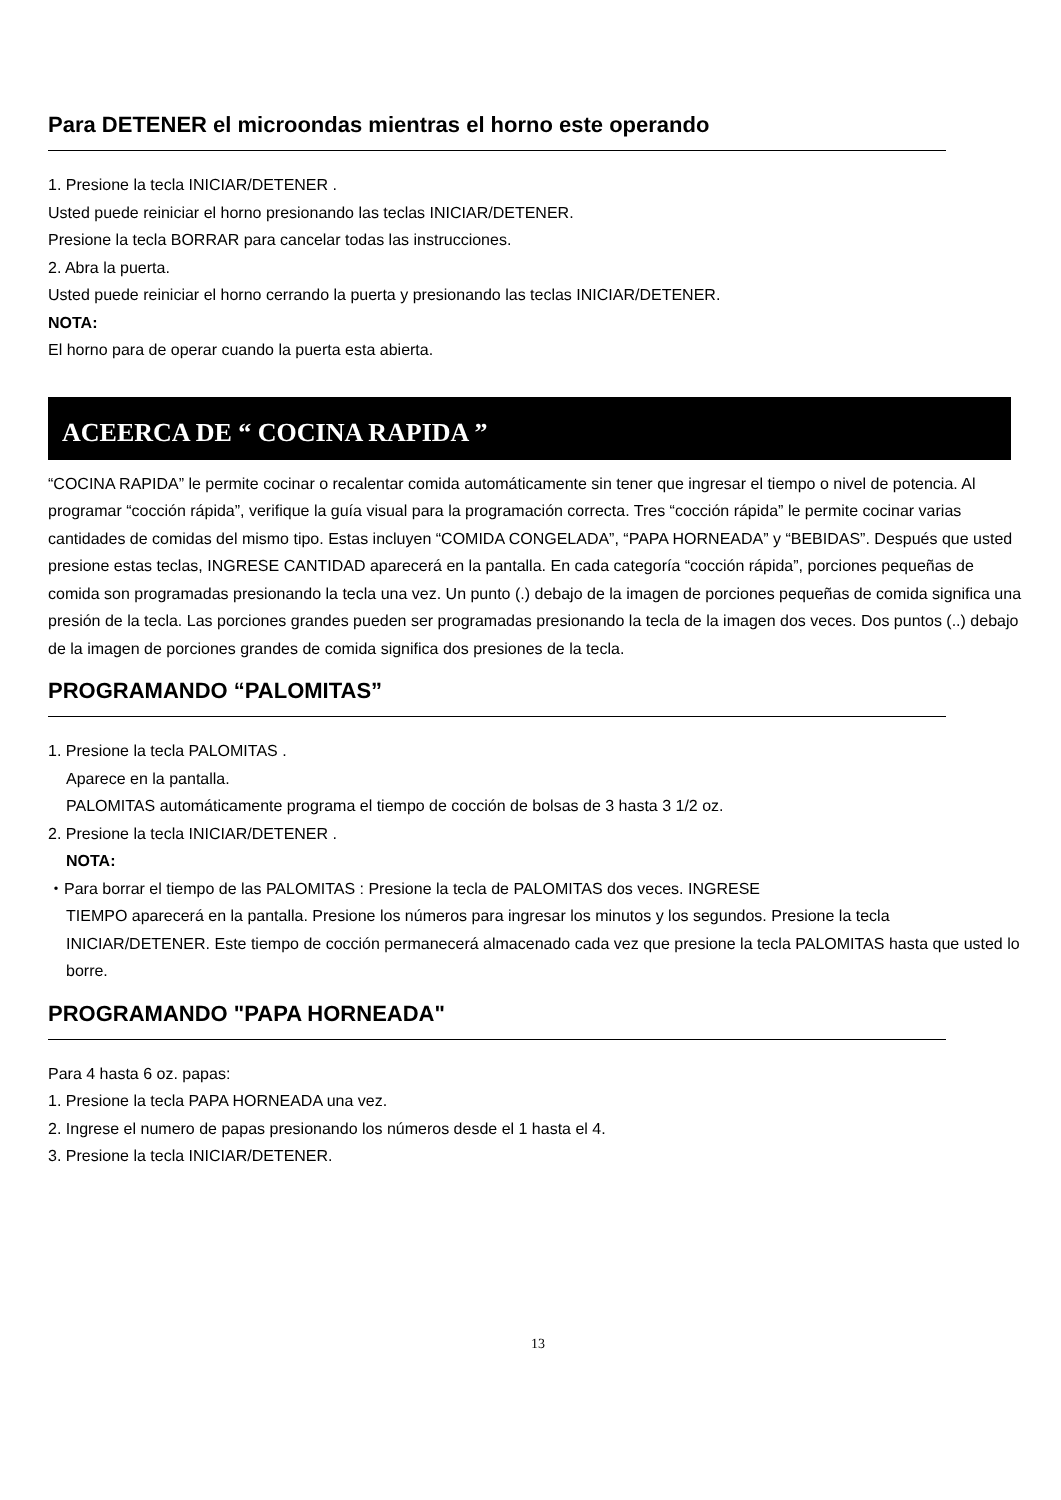Para DETENER el microondas mientras el horno este operando
1. Presione la tecla INICIAR/DETENER .
Usted puede reiniciar el horno presionando las teclas INICIAR/DETENER.
Presione la tecla BORRAR para cancelar todas las instrucciones.
2. Abra la puerta.
Usted puede reiniciar el horno cerrando la puerta y presionando las teclas INICIAR/DETENER.
NOTA:
El horno para de operar cuando la puerta esta abierta.
ACEERCA DE “ COCINA RAPIDA ”
“COCINA RAPIDA” le permite cocinar o recalentar comida automáticamente sin tener que ingresar el tiempo o nivel de potencia. Al programar “cocción rápida”, verifique la guía visual para la programación correcta. Tres “cocción rápida” le permite cocinar varias cantidades de comidas del mismo tipo. Estas incluyen “COMIDA CONGELADA”, “PAPA HORNEADA” y “BEBIDAS”. Después que usted presione estas teclas, INGRESE CANTIDAD aparecerá en la pantalla. En cada categoría “cocción rápida”, porciones pequeñas de comida son programadas presionando la tecla una vez. Un punto (.) debajo de la imagen de porciones pequeñas de comida significa una presión de la tecla. Las porciones grandes pueden ser programadas presionando la tecla de la imagen dos veces. Dos puntos (..) debajo de la imagen de porciones grandes de comida significa dos presiones de la tecla.
PROGRAMANDO “PALOMITAS”
1. Presione la tecla PALOMITAS .
Aparece en la pantalla.
PALOMITAS automáticamente programa el tiempo de cocción de bolsas de 3 hasta 3 1/2 oz.
2. Presione la tecla INICIAR/DETENER .
NOTA:
・Para borrar el tiempo de las PALOMITAS : Presione la tecla de PALOMITAS dos veces. INGRESE
TIEMPO aparecerá en la pantalla. Presione los números para ingresar los minutos y los segundos. Presione la tecla INICIAR/DETENER. Este tiempo de cocción permanecerá almacenado cada vez que presione la tecla PALOMITAS hasta que usted lo borre.
PROGRAMANDO "PAPA HORNEADA"
Para 4 hasta 6 oz. papas:
1. Presione la tecla PAPA HORNEADA una vez.
2. Ingrese el numero de papas presionando los números desde el 1 hasta el 4.
3. Presione la tecla INICIAR/DETENER.
13